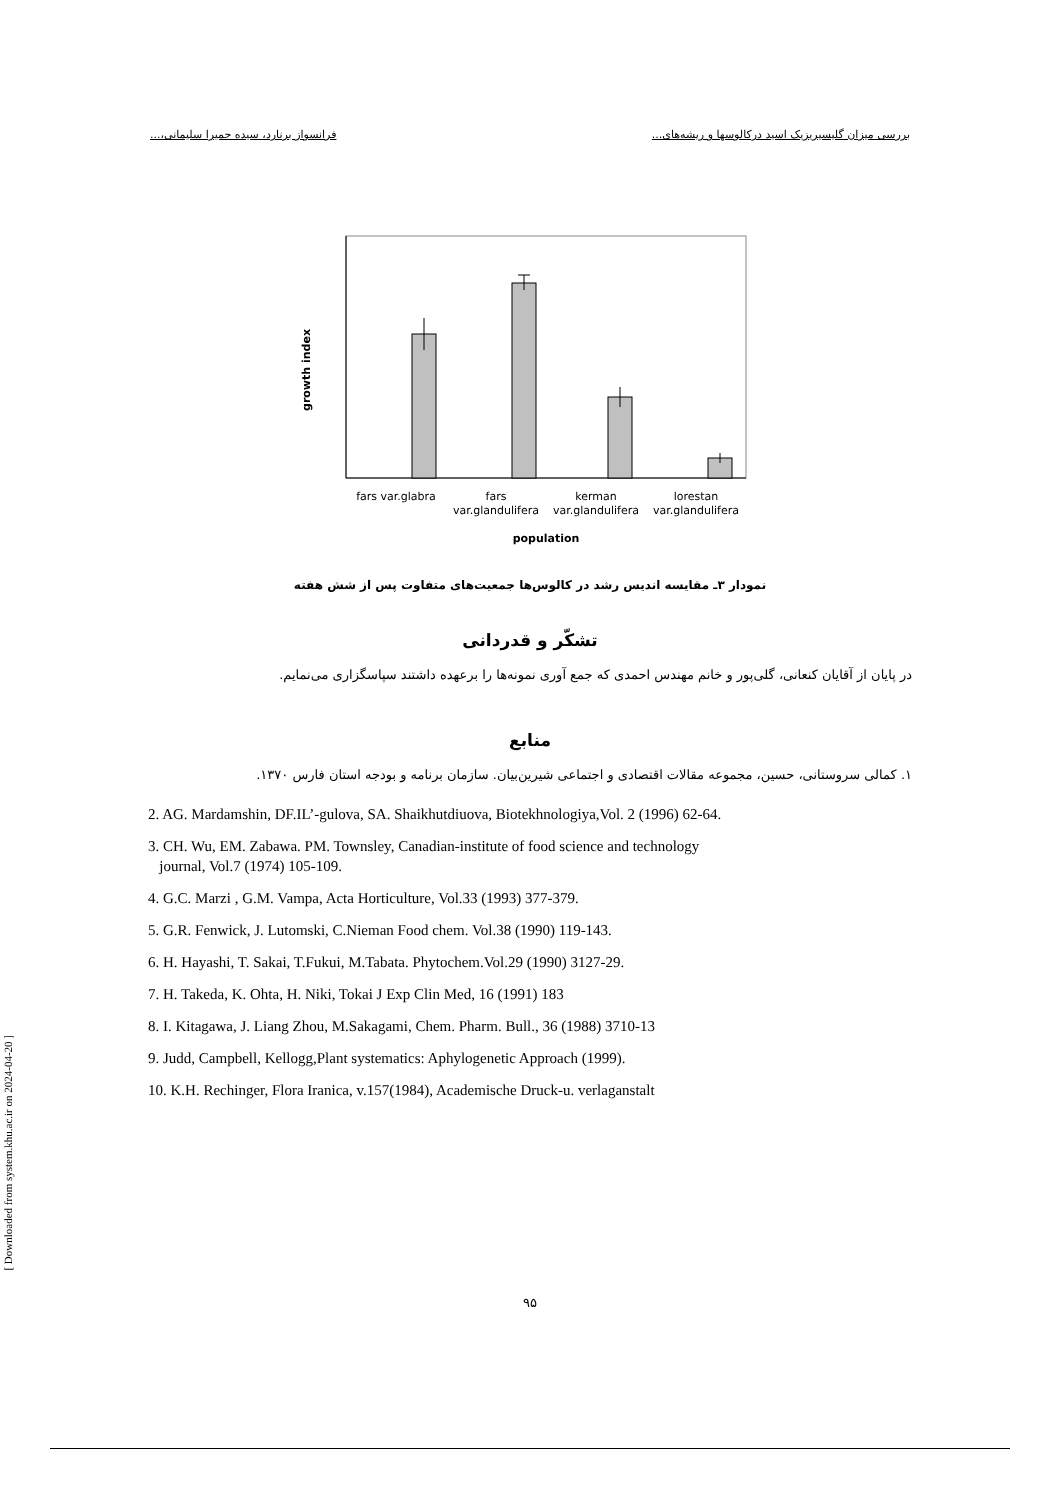بررسی میزان گلیسیریزیک اسید درکالوسها و ریشه‌های... فرانسواز برنارد، سیده حمیرا سلیمانی،...
growth index
fars var.glabra
fars
var.glandulifera
kerman
var.glandulifera
lorestan
var.glandulifera
population
نمودار ۳ـ مقایسه اندیس رشد در کالوس‌ها جمعیت‌های متفاوت پس از شش هفته
تشکّر و قدردانی
در پایان از آقایان کنعانی، گلی‌پور و خانم مهندس احمدی که جمع آوری نمونه‌ها را برعهده داشتند سپاسگزاری می‌نمایم.
منابع
۱. کمالی سروستانی، حسین، مجموعه مقالات اقتصادی و اجتماعی شیرین‌بیان. سازمان برنامه و بودجه استان فارس ۱۳۷۰.
2. AG. Mardamshin, DF.IL’-gulova, SA. Shaikhutdiuova, Biotekhnologiya,Vol. 2 (1996) 62-64.
3. CH. Wu, EM. Zabawa. PM. Townsley, Canadian-institute of food science and technology
journal, Vol.7 (1974) 105-109.
4. G.C. Marzi , G.M. Vampa, Acta Horticulture, Vol.33 (1993) 377-379.
5. G.R. Fenwick, J. Lutomski, C.Nieman Food chem. Vol.38 (1990) 119-143.
6. H. Hayashi, T. Sakai, T.Fukui, M.Tabata. Phytochem.Vol.29 (1990) 3127-29.
7. H. Takeda, K. Ohta, H. Niki, Tokai J Exp Clin Med, 16 (1991) 183
8. I. Kitagawa, J. Liang Zhou, M.Sakagami, Chem. Pharm. Bull., 36 (1988) 3710-13
9. Judd, Campbell, Kellogg,Plant systematics: Aphylogenetic Approach (1999).
10. K.H. Rechinger, Flora Iranica, v.157(1984), Academische Druck-u. verlaganstalt
۹۵
[ Downloaded from system.khu.ac.ir on 2024-04-20 ]